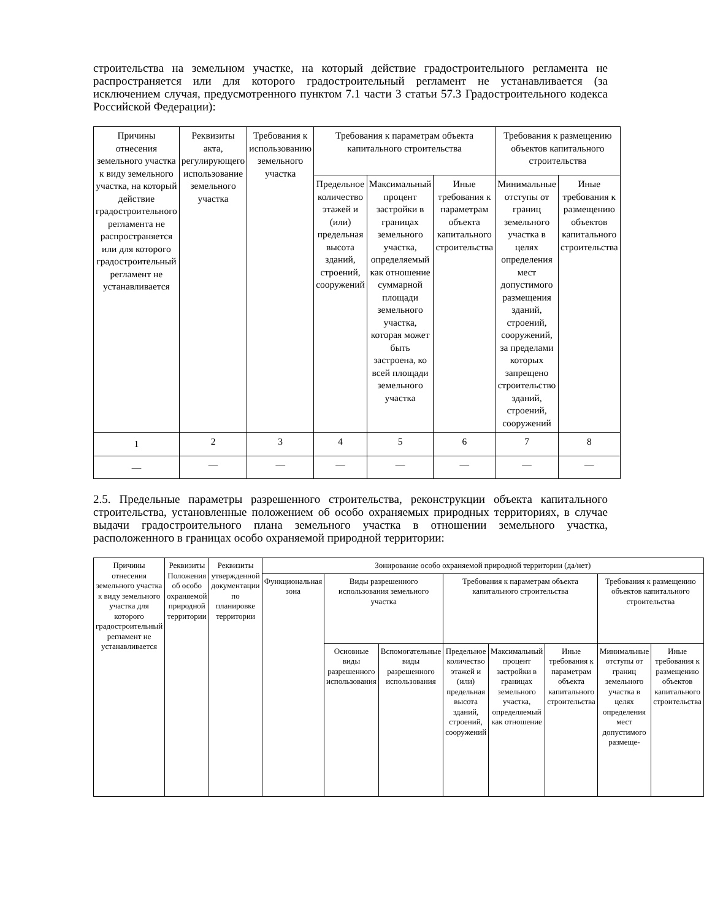строительства на земельном участке, на который действие градостроительного регламента не распространяется или для которого градостроительный регламент не устанавливается (за исключением случая, предусмотренного пунктом 7.1 части 3 статьи 57.3 Градостроительного кодекса Российской Федерации):
| Причины отнесения земельного участка к виду земельного участка, на который действие градостроительного регламента не распространяется или для которого градостроительный регламент не устанавливается | Реквизиты акта, регулирующего использование земельного участка | Требования к использованию земельного участка | Требования к параметрам объекта капитального строительства | | | Требования к размещению объектов капитального строительства | |
| --- | --- | --- | --- | --- | --- | --- | --- |
| | | | Предельное количество этажей и (или) предельная высота зданий, строений, сооружений | Максимальный процент застройки в границах земельного участка, определяемый как отношение суммарной площади земельного участка, которая может быть застроена, ко всей площади земельного участка | Иные требования к параметрам объекта капитального строительства | Минимальные отступы от границ земельного участка в целях определения мест допустимого размещения зданий, строений, сооружений, за пределами которых запрещено строительство зданий, строений, сооружений | Иные требования к размещению объектов капитального строительства |
| 1 | 2 | 3 | 4 | 5 | 6 | 7 | 8 |
| — | — | — | — | — | — | — | — |
2.5. Предельные параметры разрешенного строительства, реконструкции объекта капитального строительства, установленные положением об особо охраняемых природных территориях, в случае выдачи градостроительного плана земельного участка в отношении земельного участка, расположенного в границах особо охраняемой природной территории:
| Причины отнесения земельного участка к виду земельного участка для которого градостроительный регламент не устанавливается | Реквизиты Положения об особо охраняемой природной территории | Реквизиты утвержденной документации по планировке территории | Зонирование особо охраняемой природной территории (да/нет) | | | | | | | |
| --- | --- | --- | --- | --- | --- | --- | --- | --- | --- | --- |
| | | | Функциональная зона | Виды разрешенного использования земельного участка | | Требования к параметрам объекта капитального строительства | | | Требования к размещению объектов капитального строительства | |
| | | | | Основные виды разрешенного использования | Вспомогательные виды разрешенного использования | Предельное количество этажей и (или) предельная высота зданий, строений, сооружений | Максимальный процент застройки в границах земельного участка, определяемый как отношение | Иные требования к параметрам объекта капитального строительства | Минимальные отступы от границ земельного участка в целях определения мест допустимого размеще- | Иные требования к размещению объектов капитального строительства |